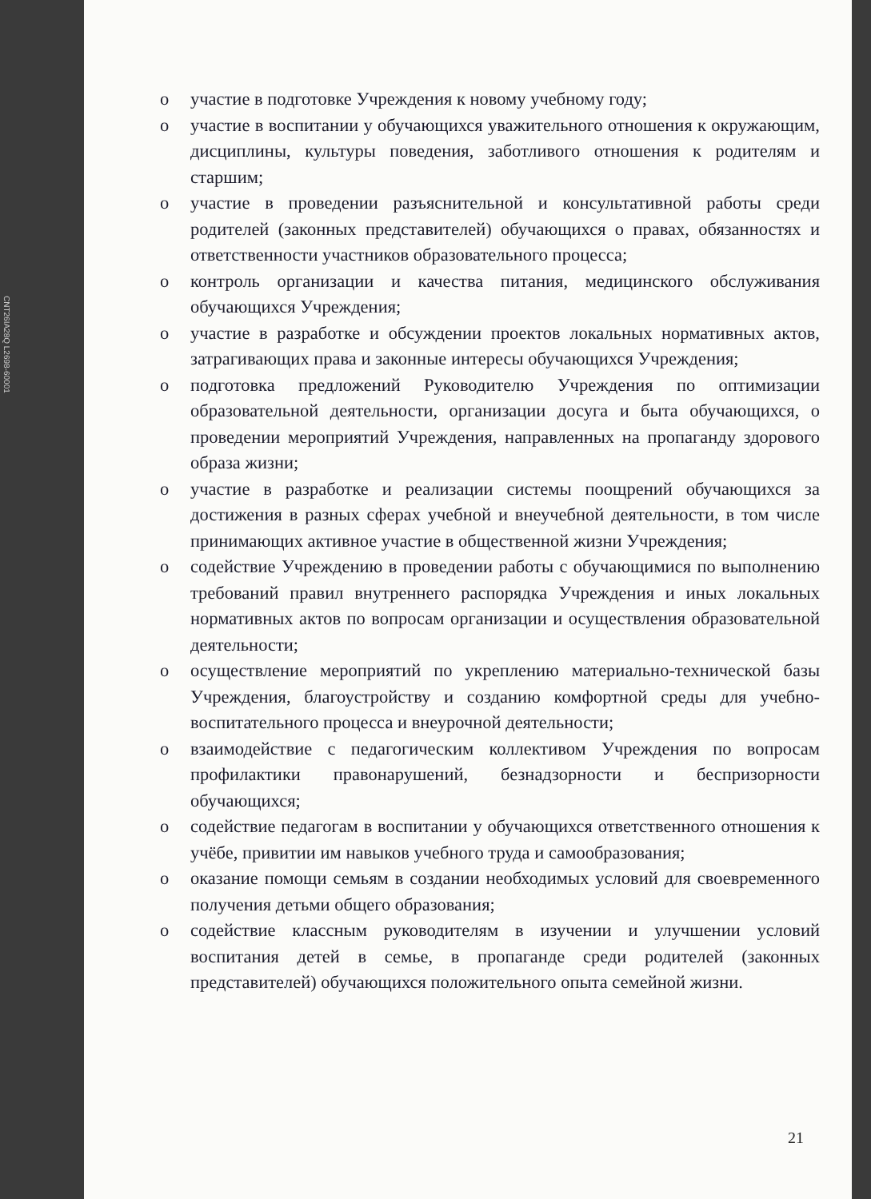CNT26IA28Q L2698-60001
o участие в подготовке Учреждения к новому учебному году;
o участие в воспитании у обучающихся уважительного отношения к окружающим, дисциплины, культуры поведения, заботливого отношения к родителям и старшим;
o участие в проведении разъяснительной и консультативной работы среди родителей (законных представителей) обучающихся о правах, обязанностях и ответственности участников образовательного процесса;
o контроль организации и качества питания, медицинского обслуживания обучающихся Учреждения;
o участие в разработке и обсуждении проектов локальных нормативных актов, затрагивающих права и законные интересы обучающихся Учреждения;
o подготовка предложений Руководителю Учреждения по оптимизации образовательной деятельности, организации досуга и быта обучающихся, о проведении мероприятий Учреждения, направленных на пропаганду здорового образа жизни;
o участие в разработке и реализации системы поощрений обучающихся за достижения в разных сферах учебной и внеучебной деятельности, в том числе принимающих активное участие в общественной жизни Учреждения;
o содействие Учреждению в проведении работы с обучающимися по выполнению требований правил внутреннего распорядка Учреждения и иных локальных нормативных актов по вопросам организации и осуществления образовательной деятельности;
o осуществление мероприятий по укреплению материально-технической базы Учреждения, благоустройству и созданию комфортной среды для учебно-воспитательного процесса и внеурочной деятельности;
o взаимодействие с педагогическим коллективом Учреждения по вопросам профилактики правонарушений, безнадзорности и беспризорности обучающихся;
o содействие педагогам в воспитании у обучающихся ответственного отношения к учёбе, привитии им навыков учебного труда и самообразования;
o оказание помощи семьям в создании необходимых условий для своевременного получения детьми общего образования;
o содействие классным руководителям в изучении и улучшении условий воспитания детей в семье, в пропаганде среди родителей (законных представителей) обучающихся положительного опыта семейной жизни.
21